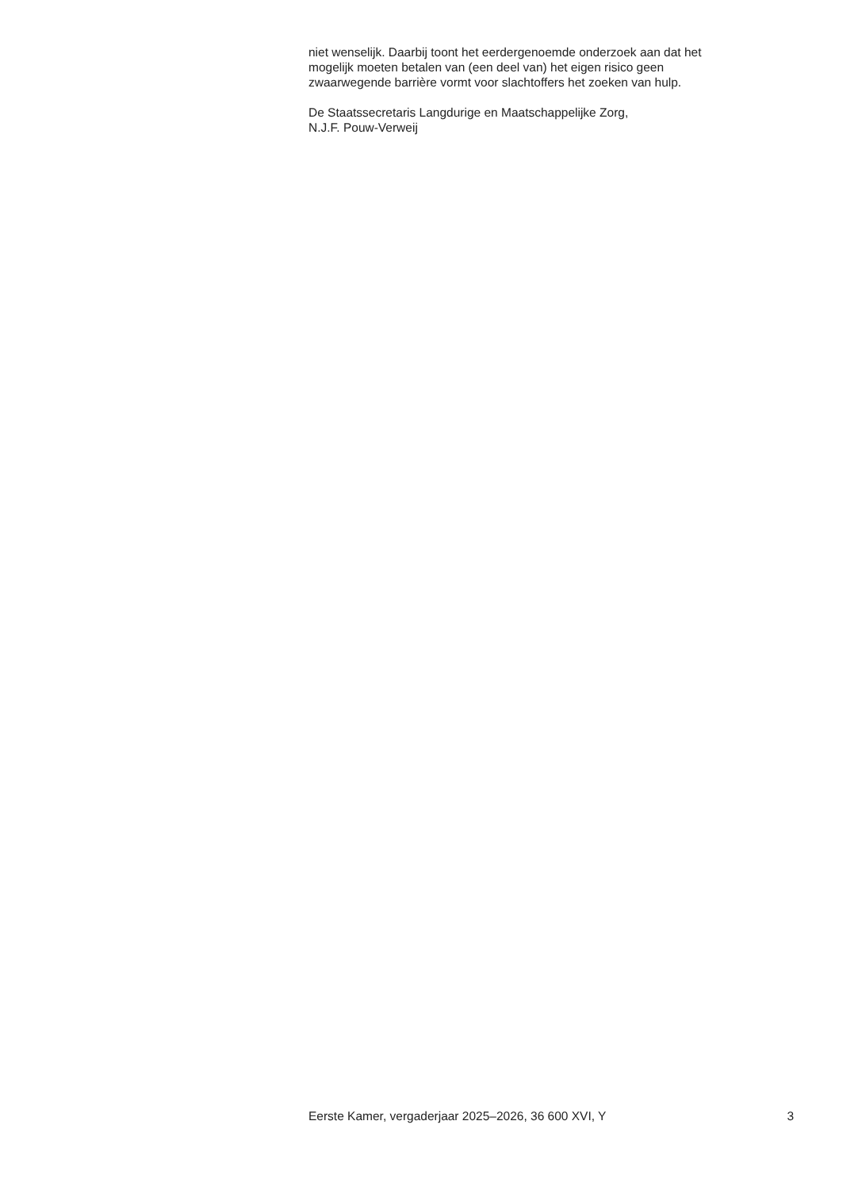niet wenselijk. Daarbij toont het eerdergenoemde onderzoek aan dat het
mogelijk moeten betalen van (een deel van) het eigen risico geen
zwaarwegende barrière vormt voor slachtoffers het zoeken van hulp.
De Staatssecretaris Langdurige en Maatschappelijke Zorg,
N.J.F. Pouw-Verweij
Eerste Kamer, vergaderjaar 2025–2026, 36 600 XVI, Y 3